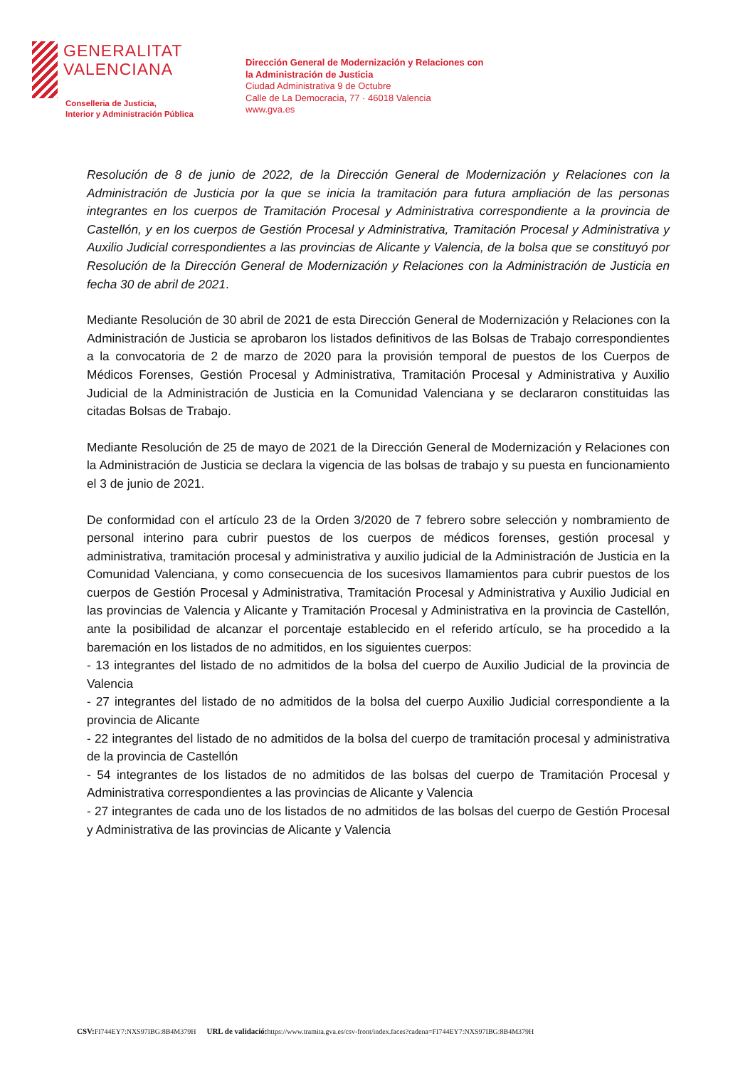GENERALITAT
VALENCIANA
Conselleria de Justicia,
Interior y Administración Pública
Dirección General de Modernización y Relaciones con
la Administración de Justicia
Ciudad Administrativa 9 de Octubre
Calle de La Democracia, 77 · 46018 Valencia
www.gva.es
Resolución de 8 de junio de 2022, de la Dirección General de Modernización y Relaciones con la Administración de Justicia por la que se inicia la tramitación para futura ampliación de las personas integrantes en los cuerpos de Tramitación Procesal y Administrativa correspondiente a la provincia de Castellón, y en los cuerpos de Gestión Procesal y Administrativa, Tramitación Procesal y Administrativa y Auxilio Judicial correspondientes a las provincias de Alicante y Valencia, de la bolsa que se constituyó por Resolución de la Dirección General de Modernización y Relaciones con la Administración de Justicia en fecha 30 de abril de 2021.
Mediante Resolución de 30 abril de 2021 de esta Dirección General de Modernización y Relaciones con la Administración de Justicia se aprobaron los listados definitivos de las Bolsas de Trabajo correspondientes a la convocatoria de 2 de marzo de 2020 para la provisión temporal de puestos de los Cuerpos de Médicos Forenses, Gestión Procesal y Administrativa, Tramitación Procesal y Administrativa y Auxilio Judicial de la Administración de Justicia en la Comunidad Valenciana y se declararon constituidas las citadas Bolsas de Trabajo.
Mediante Resolución de 25 de mayo de 2021 de la Dirección General de Modernización y Relaciones con la Administración de Justicia se declara la vigencia de las bolsas de trabajo y su puesta en funcionamiento el 3 de junio de 2021.
De conformidad con el artículo 23 de la Orden 3/2020 de 7 febrero sobre selección y nombramiento de personal interino para cubrir puestos de los cuerpos de médicos forenses, gestión procesal y administrativa, tramitación procesal y administrativa y auxilio judicial de la Administración de Justicia en la Comunidad Valenciana, y como consecuencia de los sucesivos llamamientos para cubrir puestos de los cuerpos de Gestión Procesal y Administrativa, Tramitación Procesal y Administrativa y Auxilio Judicial en las provincias de Valencia y Alicante y Tramitación Procesal y Administrativa en la provincia de Castellón, ante la posibilidad de alcanzar el porcentaje establecido en el referido artículo, se ha procedido a la baremación en los listados de no admitidos, en los siguientes cuerpos:
- 13 integrantes del listado de no admitidos de la bolsa del cuerpo de Auxilio Judicial de la provincia de Valencia
- 27 integrantes del listado de no admitidos de la bolsa del cuerpo Auxilio Judicial correspondiente a la provincia de Alicante
- 22 integrantes del listado de no admitidos de la bolsa del cuerpo de tramitación procesal y administrativa de la provincia de Castellón
- 54 integrantes de los listados de no admitidos de las bolsas del cuerpo de Tramitación Procesal y Administrativa correspondientes a las provincias de Alicante y Valencia
- 27 integrantes de cada uno de los listados de no admitidos de las bolsas del cuerpo de Gestión Procesal y Administrativa de las provincias de Alicante y Valencia
CSV: FI744EY7:NXS97IBG:8B4M379H URL de validació: https://www.tramita.gva.es/csv-front/index.faces?cadena=FI744EY7:NXS97IBG:8B4M379H